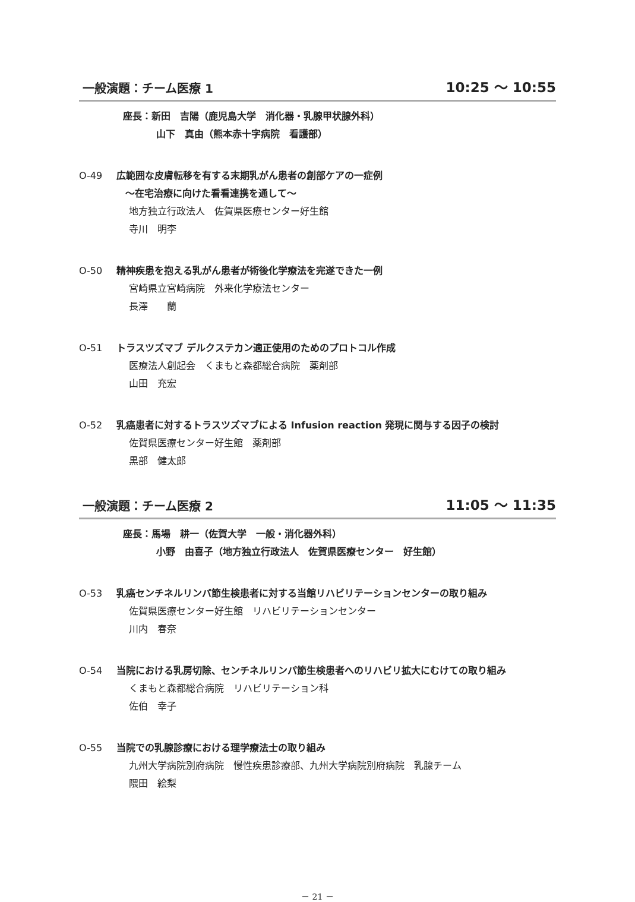一般演題：チーム医療 1 10:25 ～ 10:55
座長：新田　吉陽（鹿児島大学　消化器・乳腺甲状腺外科）
山下　真由（熊本赤十字病院　看護部）
O-49 広範囲な皮膚転移を有する末期乳がん患者の創部ケアの一症例
～在宅治療に向けた看看連携を通して～
地方独立行政法人　佐賀県医療センター好生館
寺川　明李
O-50 精神疾患を抱える乳がん患者が術後化学療法を完遂できた一例
宮崎県立宮崎病院　外来化学療法センター
長澤　　蘭
O-51 トラスツズマブ デルクステカン適正使用のためのプロトコル作成
医療法人創起会　くまもと森都総合病院　薬剤部
山田　充宏
O-52 乳癌患者に対するトラスツズマブによる Infusion reaction 発現に関与する因子の検討
佐賀県医療センター好生館　薬剤部
黒部　健太郎
一般演題：チーム医療 2 11:05 ～ 11:35
座長：馬場　耕一（佐賀大学　一般・消化器外科）
小野　由喜子（地方独立行政法人　佐賀県医療センター　好生館）
O-53 乳癌センチネルリンパ節生検患者に対する当館リハビリテーションセンターの取り組み
佐賀県医療センター好生館　リハビリテーションセンター
川内　春奈
O-54 当院における乳房切除、センチネルリンパ節生検患者へのリハビリ拡大にむけての取り組み
くまもと森都総合病院　リハビリテーション科
佐伯　幸子
O-55 当院での乳腺診療における理学療法士の取り組み
九州大学病院別府病院　慢性疾患診療部、九州大学病院別府病院　乳腺チーム
隈田　絵梨
－ 21 －